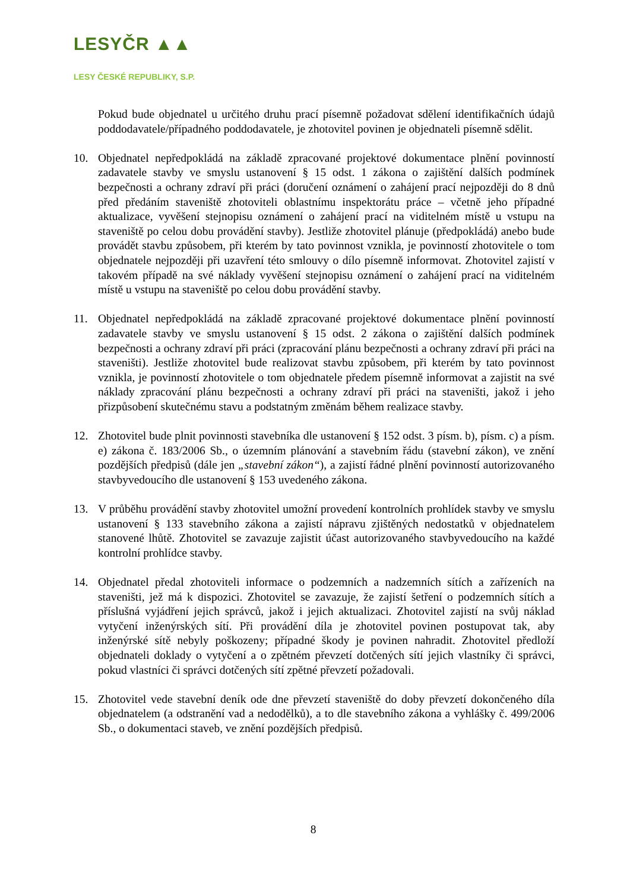LESYČR ▲▲
LESY ČESKÉ REPUBLIKY, S.P.
Pokud bude objednatel u určitého druhu prací písemně požadovat sdělení identifikačních údajů poddodavatele/případného poddodavatele, je zhotovitel povinen je objednateli písemně sdělit.
10. Objednatel nepředpokládá na základě zpracované projektové dokumentace plnění povinností zadavatele stavby ve smyslu ustanovení § 15 odst. 1 zákona o zajištění dalších podmínek bezpečnosti a ochrany zdraví při práci (doručení oznámení o zahájení prací nejpozději do 8 dnů před předáním staveniště zhotoviteli oblastnímu inspektorátu práce – včetně jeho případné aktualizace, vyvěšení stejnopisu oznámení o zahájení prací na viditelném místě u vstupu na staveniště po celou dobu provádění stavby). Jestliže zhotovitel plánuje (předpokládá) anebo bude provádět stavbu způsobem, při kterém by tato povinnost vznikla, je povinností zhotovitele o tom objednatele nejpozději při uzavření této smlouvy o dílo písemně informovat. Zhotovitel zajistí v takovém případě na své náklady vyvěšení stejnopisu oznámení o zahájení prací na viditelném místě u vstupu na staveniště po celou dobu provádění stavby.
11. Objednatel nepředpokládá na základě zpracované projektové dokumentace plnění povinností zadavatele stavby ve smyslu ustanovení § 15 odst. 2 zákona o zajištění dalších podmínek bezpečnosti a ochrany zdraví při práci (zpracování plánu bezpečnosti a ochrany zdraví při práci na staveništi). Jestliže zhotovitel bude realizovat stavbu způsobem, při kterém by tato povinnost vznikla, je povinností zhotovitele o tom objednatele předem písemně informovat a zajistit na své náklady zpracování plánu bezpečnosti a ochrany zdraví při práci na staveništi, jakož i jeho přizpůsobení skutečnému stavu a podstatným změnám během realizace stavby.
12. Zhotovitel bude plnit povinnosti stavebníka dle ustanovení § 152 odst. 3 písm. b), písm. c) a písm. e) zákona č. 183/2006 Sb., o územním plánování a stavebním řádu (stavební zákon), ve znění pozdějších předpisů (dále jen „stavební zákon“), a zajistí řádné plnění povinností autorizovaného stavbyvedoucího dle ustanovení § 153 uvedeného zákona.
13. V průběhu provádění stavby zhotovitel umožní provedení kontrolních prohlídek stavby ve smyslu ustanovení § 133 stavebního zákona a zajistí nápravu zjištěných nedostatků v objednatelem stanovené lhůtě. Zhotovitel se zavazuje zajistit účast autorizovaného stavbyvedoucího na každé kontrolní prohlídce stavby.
14. Objednatel předal zhotoviteli informace o podzemních a nadzemních sítích a zařízeních na staveništi, jež má k dispozici. Zhotovitel se zavazuje, že zajistí šetření o podzemních sítích a příslušná vyjádření jejich správců, jakož i jejich aktualizaci. Zhotovitel zajistí na svůj náklad vytyčení inženýrských sítí. Při provádění díla je zhotovitel povinen postupovat tak, aby inženýrské sítě nebyly poškozeny; případné škody je povinen nahradit. Zhotovitel předloží objednateli doklady o vytyčení a o zpětném převzetí dotčených sítí jejich vlastníky či správci, pokud vlastníci či správci dotčených sítí zpětné převzetí požadovali.
15. Zhotovitel vede stavební deník ode dne převzetí staveniště do doby převzetí dokončeného díla objednatelem (a odstranění vad a nedodělků), a to dle stavebního zákona a vyhlášky č. 499/2006 Sb., o dokumentaci staveb, ve znění pozdějších předpisů.
8